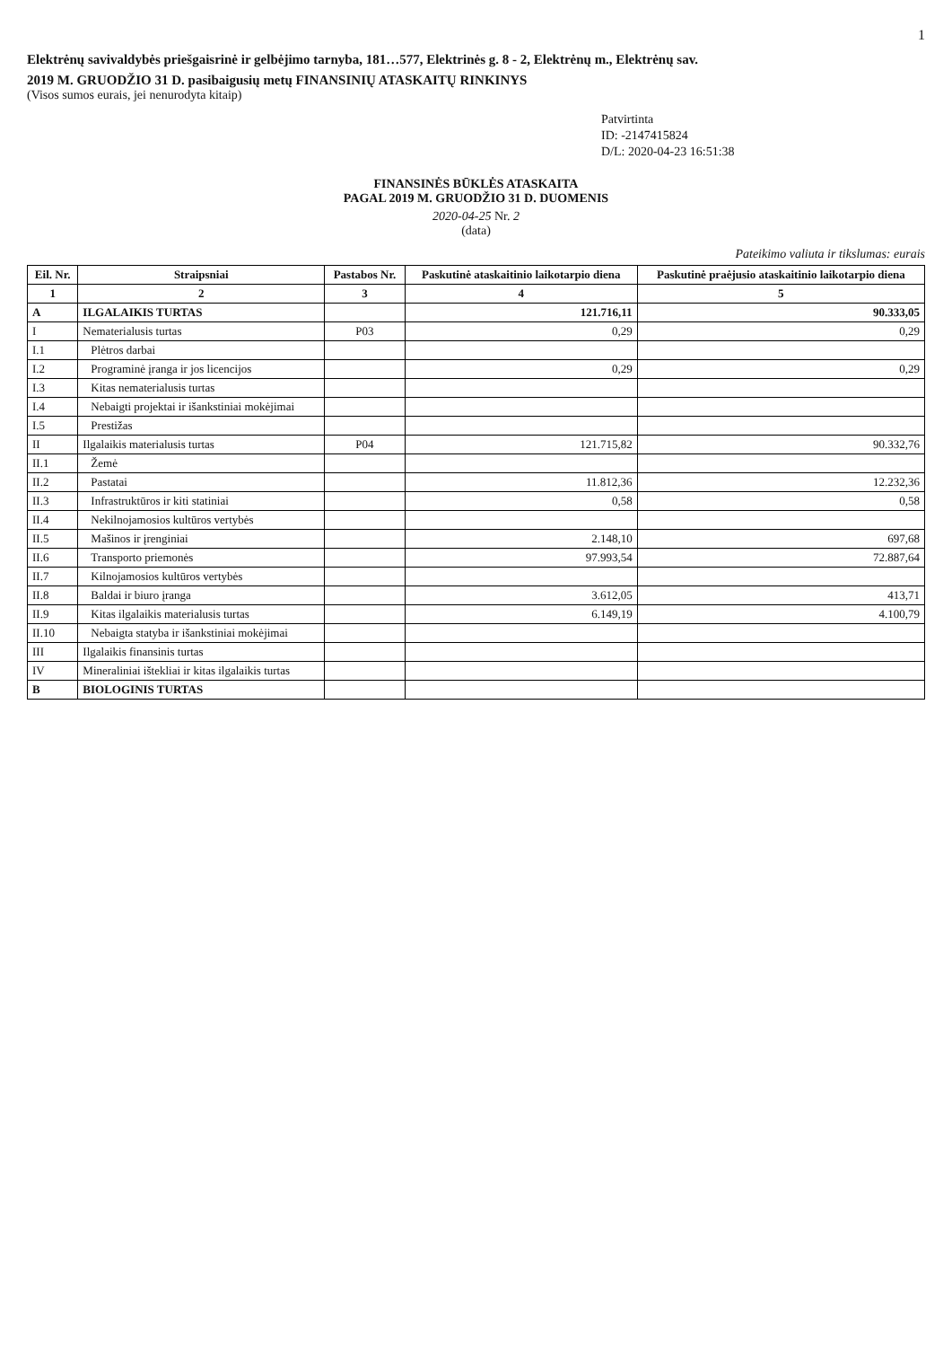1
Elektrėnų savivaldybės priešgaisrinė ir gelbėjimo tarnyba, 181…577, Elektrinės g. 8 - 2, Elektrėnų m., Elektrėnų sav.
2019 M. GRUODŽIO 31 D. pasibaigusių metų FINANSINIŲ ATASKAITŲ RINKINYS
(Visos sumos eurais, jei nenurodyta kitaip)
Patvirtinta
ID: -2147415824
D/L: 2020-04-23 16:51:38
FINANSINĖS BŪKLĖS ATASKAITA
PAGAL 2019 M. GRUODŽIO 31 D. DUOMENIS
2020-04-25 Nr. 2
(data)
Pateikimo valiuta ir tikslumas: eurais
| Eil. Nr. | Straipsniai | Pastabos Nr. | Paskutinė ataskaitinio laikotarpio diena | Paskutinė praėjusio ataskaitinio laikotarpio diena |
| --- | --- | --- | --- | --- |
| 1 | 2 | 3 | 4 | 5 |
| A | ILGALAIKIS TURTAS | | 121.716,11 | 90.333,05 |
| I | Nematerialusis turtas | P03 | 0,29 | 0,29 |
| I.1 | Plėtros darbai | | | |
| I.2 | Programinė įranga ir jos licencijos | | 0,29 | 0,29 |
| I.3 | Kitas nematerialusis turtas | | | |
| I.4 | Nebaigti projektai ir išankstiniai mokėjimai | | | |
| I.5 | Prestižas | | | |
| II | Ilgalaikis materialusis turtas | P04 | 121.715,82 | 90.332,76 |
| II.1 | Žemė | | | |
| II.2 | Pastatai | | 11.812,36 | 12.232,36 |
| II.3 | Infrastruktūros ir kiti statiniai | | 0,58 | 0,58 |
| II.4 | Nekilnojamosios kultūros vertybės | | | |
| II.5 | Mašinos ir įrenginiai | | 2.148,10 | 697,68 |
| II.6 | Transporto priemonės | | 97.993,54 | 72.887,64 |
| II.7 | Kilnojamosios kultūros vertybės | | | |
| II.8 | Baldai ir biuro įranga | | 3.612,05 | 413,71 |
| II.9 | Kitas ilgalaikis materialusis turtas | | 6.149,19 | 4.100,79 |
| II.10 | Nebaigta statyba ir išankstiniai mokėjimai | | | |
| III | Ilgalaikis finansinis turtas | | | |
| IV | Mineraliniai ištekliai ir kitas ilgalaikis turtas | | | |
| B | BIOLOGINIS TURTAS | | | |